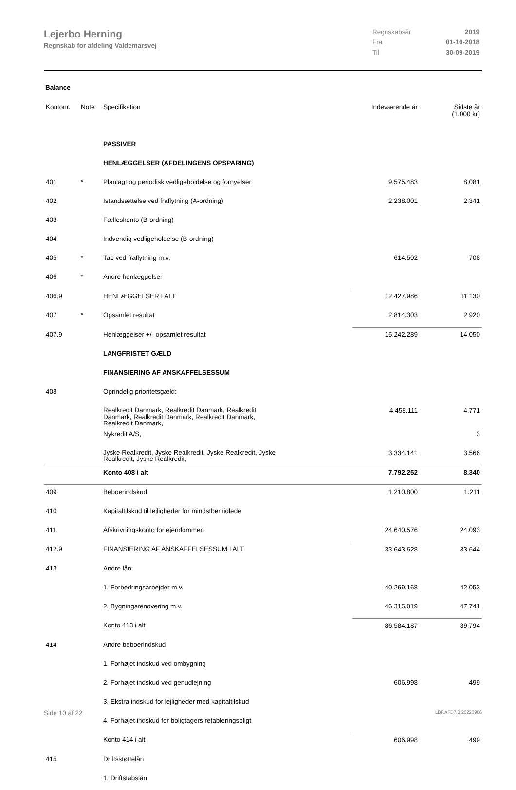Lejerbo Herning
Regnskab for afdeling Valdemarsvej
Regnskabsår 2019
Fra 01-10-2018
Til 30-09-2019
Balance
| Kontonr. | Note | Specifikation | Indeværende år | Sidste år (1.000 kr) |
| --- | --- | --- | --- | --- |
| | | PASSIVER | | |
| | | HENLÆGGELSER (AFDELINGENS OPSPARING) | | |
| 401 | * | Planlagt og periodisk vedligeholdelse og fornyelser | 9.575.483 | 8.081 |
| 402 | | Istandsættelse ved fraflytning (A-ordning) | 2.238.001 | 2.341 |
| 403 | | Fælleskonto (B-ordning) | | |
| 404 | | Indvendig vedligeholdelse (B-ordning) | | |
| 405 | * | Tab ved fraflytning m.v. | 614.502 | 708 |
| 406 | * | Andre henlæggelser | | |
| 406.9 | | HENLÆGGELSER I ALT | 12.427.986 | 11.130 |
| 407 | * | Opsamlet resultat | 2.814.303 | 2.920 |
| 407.9 | | Henlæggelser +/- opsamlet resultat | 15.242.289 | 14.050 |
| | | LANGFRISTET GÆLD | | |
| | | FINANSIERING AF ANSKAFFELSESSUM | | |
| 408 | | Oprindelig prioritetsgæld: | | |
| | | Realkredit Danmark, Realkredit Danmark, Realkredit Danmark, Realkredit Danmark, Realkredit Danmark, Realkredit Danmark, | 4.458.111 | 4.771 |
| | | Nykredit A/S, | | 3 |
| | | Jyske Realkredit, Jyske Realkredit, Jyske Realkredit, Jyske Realkredit, Jyske Realkredit, | 3.334.141 | 3.566 |
| | | Konto 408 i alt | 7.792.252 | 8.340 |
| 409 | | Beboerindskud | 1.210.800 | 1.211 |
| 410 | | Kapitaltilskud til lejligheder for mindstbemidlede | | |
| 411 | | Afskrivningskonto for ejendommen | 24.640.576 | 24.093 |
| 412.9 | | FINANSIERING AF ANSKAFFELSESSUM I ALT | 33.643.628 | 33.644 |
| 413 | | Andre lån: | | |
| | | 1. Forbedringsarbejder m.v. | 40.269.168 | 42.053 |
| | | 2. Bygningsrenovering m.v. | 46.315.019 | 47.741 |
| | | Konto 413 i alt | 86.584.187 | 89.794 |
| 414 | | Andre beboerindskud | | |
| | | 1. Forhøjet indskud ved ombygning | | |
| | | 2. Forhøjet indskud ved genudlejning | 606.998 | 499 |
| | | 3. Ekstra indskud for lejligheder med kapitaltilskud | | |
| | | 4. Forhøjet indskud for boligtagers retableringspligt | | |
| | | Konto 414 i alt | 606.998 | 499 |
| 415 | | Driftsstøttelån | | |
| | | 1. Driftstabslån | | |
Side 10 af 22 LBF.AFD7.3.20220906